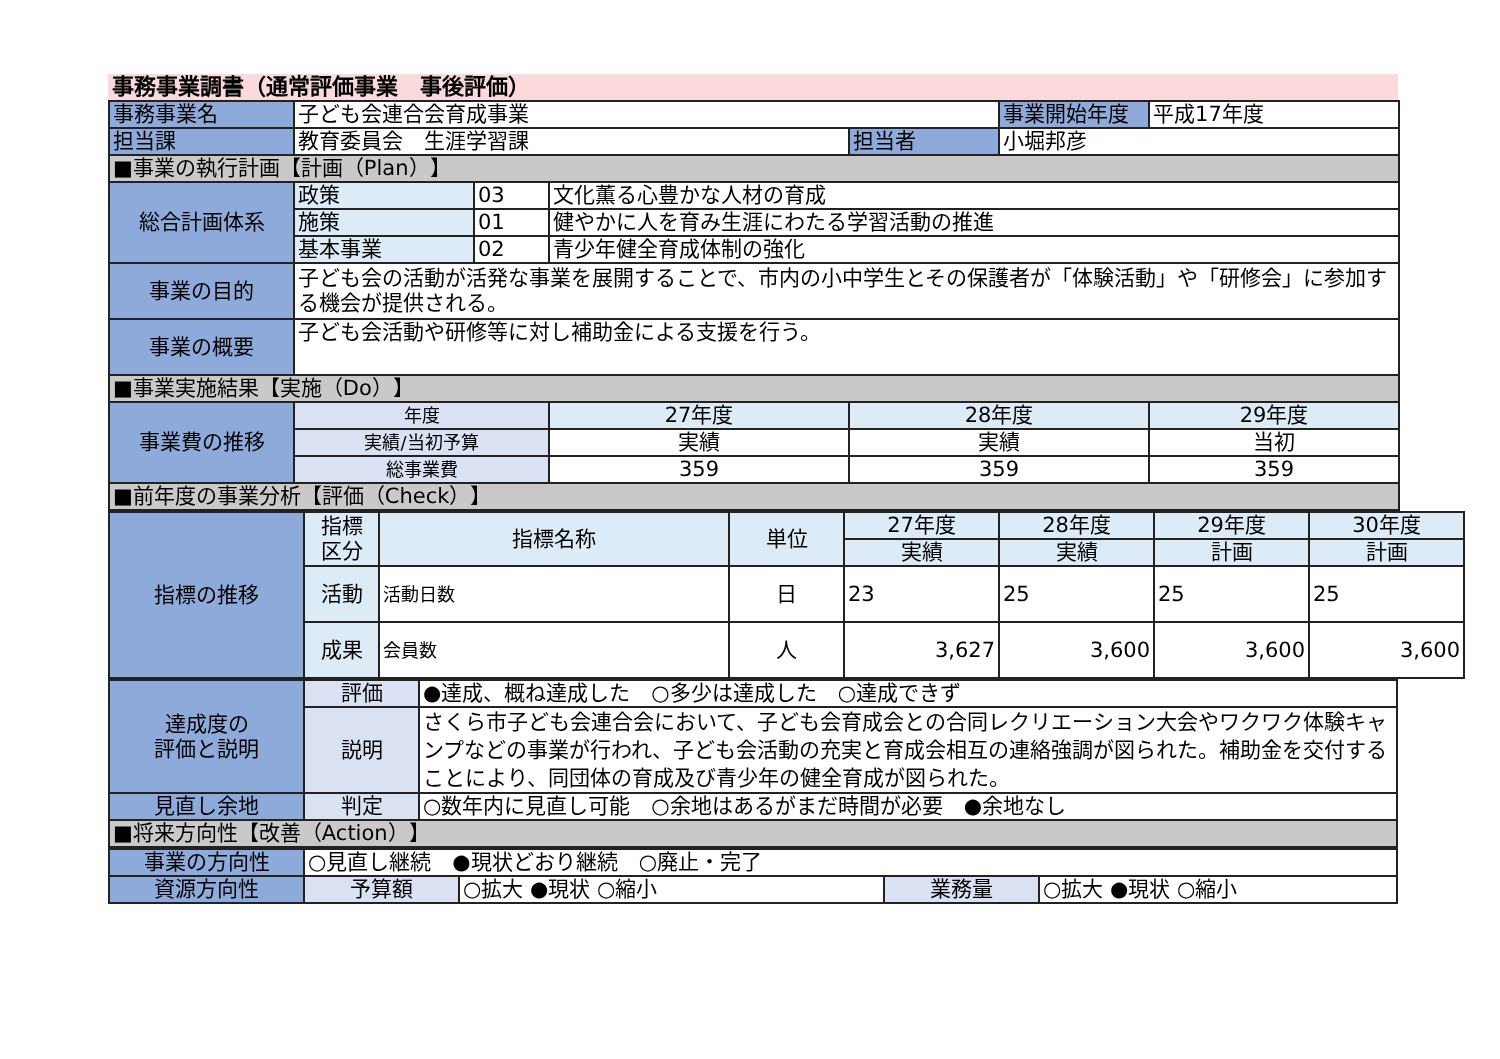事務事業調書（通常評価事業　事後評価）
| 事務事業名 | 子ども会連合会育成事業 | | | | 事業開始年度 | 平成17年度 |
| 担当課 | 教育委員会 生涯学習課 | | | 担当者 | 小堀邦彦 | |
| ■事業の執行計画【計画（Plan）】 | | | | | | |
| 総合計画体系 | 政策 | 03 | 文化薫る心豊かな人材の育成 | | | |
| | 施策 | 01 | 健やかに人を育み生涯にわたる学習活動の推進 | | | |
| | 基本事業 | 02 | 青少年健全育成体制の強化 | | | |
| 事業の目的 | 子ども会の活動が活発な事業を展開することで、市内の小中学生とその保護者が「体験活動」や「研修会」に参加する機会が提供される。 | | | | | |
| 事業の概要 | 子ども会活動や研修等に対し補助金による支援を行う。 | | | | | |
| ■事業実施結果【実施（Do）】 | | | | | | |
| 事業費の推移 | 年度 | | 27年度 | 28年度 | | 29年度 |
| | 実績/当初予算 | | 実績 | 実績 | | 当初 |
| | 総事業費 | | 359 | 359 | | 359 |
| ■前年度の事業分析【評価（Check）】 | | | | | | |
| 指標の推移 | 指標 区分 | 指標名称 | 単位 | 27年度 | 28年度 | 29年度 | 30年度 |
| | | | | 実績 | 実績 | 計画 | 計画 |
| | 活動 | 活動日数 | 日 | 23 | 25 | 25 | 25 |
| | 成果 | 会員数 | 人 | 3,627 | 3,600 | 3,600 | 3,600 |
| 達成度の 評価と説明 | 評価 | ●達成、概ね達成した ○多少は達成した ○達成できず |
| | 説明 | さくら市子ども会連合会において、子ども会育成会との合同レクリエーション大会やワクワク体験キャンプなどの事業が行われ、子ども会活動の充実と育成会相互の連絡強調が図られた。補助金を交付することにより、同団体の育成及び青少年の健全育成が図られた。 |
| 見直し余地 | 判定 | ○数年内に見直し可能 ○余地はあるがまだ時間が必要 ●余地なし |
| ■将来方向性【改善（Action）】 | | |
| 事業の方向性 | ○見直し継続 ●現状どおり継続 ○廃止・完了 | | | |
| 資源方向性 | 予算額 | ○拡大 ●現状 ○縮小 | 業務量 | ○拡大 ●現状 ○縮小 |